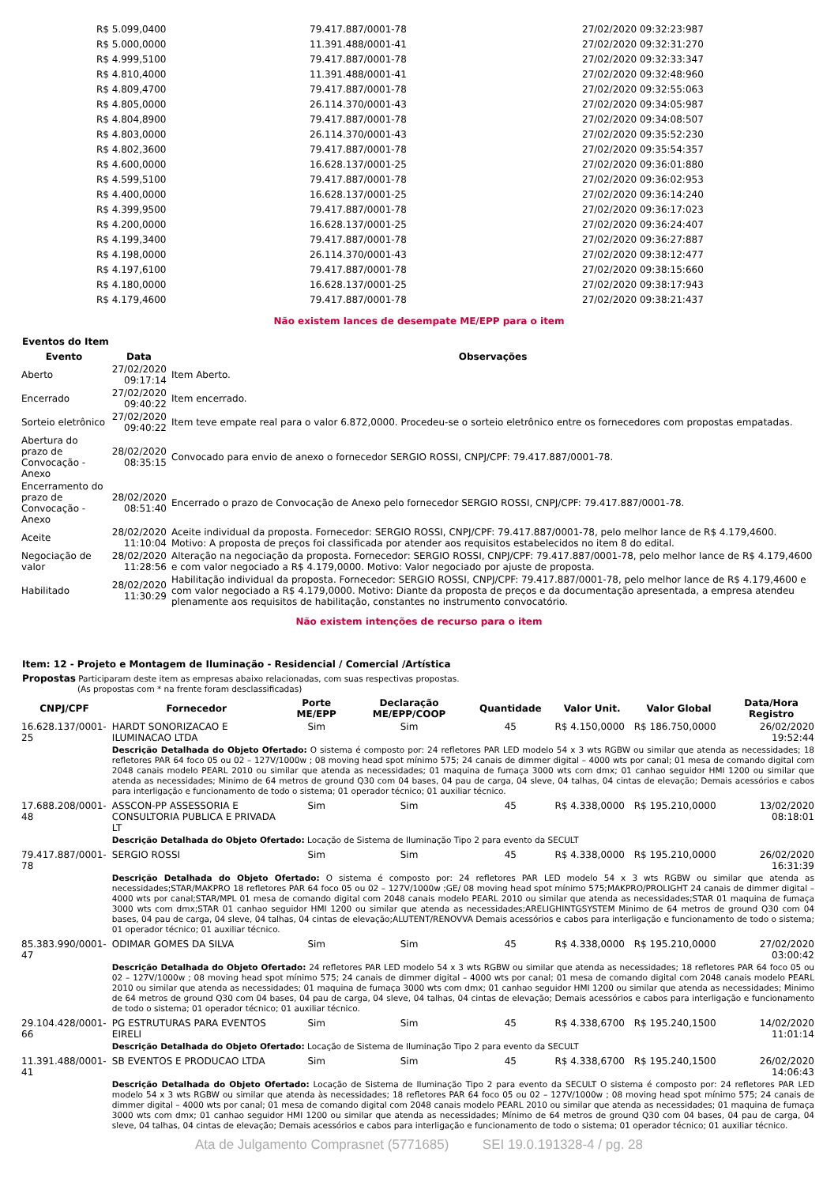| R$ 5.099,0400 | 79.417.887/0001-78 | 27/02/2020 09:32:23:987 |
| R$ 5.000,0000 | 11.391.488/0001-41 | 27/02/2020 09:32:31:270 |
| R$ 4.999,5100 | 79.417.887/0001-78 | 27/02/2020 09:32:33:347 |
| R$ 4.810,4000 | 11.391.488/0001-41 | 27/02/2020 09:32:48:960 |
| R$ 4.809,4700 | 79.417.887/0001-78 | 27/02/2020 09:32:55:063 |
| R$ 4.805,0000 | 26.114.370/0001-43 | 27/02/2020 09:34:05:987 |
| R$ 4.804,8900 | 79.417.887/0001-78 | 27/02/2020 09:34:08:507 |
| R$ 4.803,0000 | 26.114.370/0001-43 | 27/02/2020 09:35:52:230 |
| R$ 4.802,3600 | 79.417.887/0001-78 | 27/02/2020 09:35:54:357 |
| R$ 4.600,0000 | 16.628.137/0001-25 | 27/02/2020 09:36:01:880 |
| R$ 4.599,5100 | 79.417.887/0001-78 | 27/02/2020 09:36:02:953 |
| R$ 4.400,0000 | 16.628.137/0001-25 | 27/02/2020 09:36:14:240 |
| R$ 4.399,9500 | 79.417.887/0001-78 | 27/02/2020 09:36:17:023 |
| R$ 4.200,0000 | 16.628.137/0001-25 | 27/02/2020 09:36:24:407 |
| R$ 4.199,3400 | 79.417.887/0001-78 | 27/02/2020 09:36:27:887 |
| R$ 4.198,0000 | 26.114.370/0001-43 | 27/02/2020 09:38:12:477 |
| R$ 4.197,6100 | 79.417.887/0001-78 | 27/02/2020 09:38:15:660 |
| R$ 4.180,0000 | 16.628.137/0001-25 | 27/02/2020 09:38:17:943 |
| R$ 4.179,4600 | 79.417.887/0001-78 | 27/02/2020 09:38:21:437 |
Não existem lances de desempate ME/EPP para o item
Eventos do Item
| Evento | Data | Observações |
| --- | --- | --- |
| Aberto | 27/02/2020 09:17:14 | Item Aberto. |
| Encerrado | 27/02/2020 09:40:22 | Item encerrado. |
| Sorteio eletrônico | 27/02/2020 09:40:22 | Item teve empate real para o valor 6.872,0000. Procedeu-se o sorteio eletrônico entre os fornecedores com propostas empatadas. |
| Abertura do prazo de Convocação - Anexo | 28/02/2020 08:35:15 | Convocado para envio de anexo o fornecedor SERGIO ROSSI, CNPJ/CPF: 79.417.887/0001-78. |
| Encerramento do prazo de Convocação - Anexo | 28/02/2020 08:51:40 | Encerrado o prazo de Convocação de Anexo pelo fornecedor SERGIO ROSSI, CNPJ/CPF: 79.417.887/0001-78. |
| Aceite | 28/02/2020 11:10:04 | Aceite individual da proposta. Fornecedor: SERGIO ROSSI, CNPJ/CPF: 79.417.887/0001-78, pelo melhor lance de R$ 4.179,4600. Motivo: A proposta de preços foi classificada por atender aos requisitos estabelecidos no item 8 do edital. |
| Negociação de valor | 28/02/2020 11:28:56 | Alteração na negociação da proposta. Fornecedor: SERGIO ROSSI, CNPJ/CPF: 79.417.887/0001-78, pelo melhor lance de R$ 4.179,4600 e com valor negociado a R$ 4.179,0000. Motivo: Valor negociado por ajuste de proposta. |
| Habilitado | 28/02/2020 11:30:29 | Habilitação individual da proposta. Fornecedor: SERGIO ROSSI, CNPJ/CPF: 79.417.887/0001-78, pelo melhor lance de R$ 4.179,4600 e com valor negociado a R$ 4.179,0000. Motivo: Diante da proposta de preços e da documentação apresentada, a empresa atendeu plenamente aos requisitos de habilitação, constantes no instrumento convocatório. |
Não existem intenções de recurso para o item
Item: 12 - Projeto e Montagem de Iluminação - Residencial / Comercial /Artística
Propostas Participaram deste item as empresas abaixo relacionadas, com suas respectivas propostas.
(As propostas com * na frente foram desclassificadas)
| CNPJ/CPF | Fornecedor | Porte ME/EPP | Declaração ME/EPP/COOP | Quantidade | Valor Unit. | Valor Global | Data/Hora Registro |
| --- | --- | --- | --- | --- | --- | --- | --- |
| 16.628.137/0001-25 | HARDT SONORIZACAO E ILUMINACAO LTDA | Sim | Sim | 45 | R$ 4.150,0000 | R$ 186.750,0000 | 26/02/2020 19:52:44 |
| | Descrição Detalhada do Objeto Ofertado: O sistema é composto por: 24 refletores PAR LED modelo 54 x 3 wts RGBW ou similar que atenda as necessidades; 18 refletores PAR 64 foco 05 ou 02 – 127V/1000w ; 08 moving head spot mínimo 575; 24 canais de dimmer digital – 4000 wts por canal; 01 mesa de comando digital com 2048 canais modelo PEARL 2010 ou similar que atenda as necessidades; 01 maquina de fumaça 3000 wts com dmx; 01 canhao seguidor HMI 1200 ou similar que atenda as necessidades; Minimo de 64 metros de ground Q30 com 04 bases, 04 pau de carga, 04 sleve, 04 talhas, 04 cintas de elevação; Demais acessórios e cabos para interligação e funcionamento de todo o sistema; 01 operador técnico; 01 auxiliar técnico. | | | | | | |
| 17.688.208/0001-48 | ASSCON-PP ASSESSORIA E CONSULTORIA PUBLICA E PRIVADA LT | Sim | Sim | 45 | R$ 4.338,0000 | R$ 195.210,0000 | 13/02/2020 08:18:01 |
| | Descrição Detalhada do Objeto Ofertado: Locação de Sistema de Iluminação Tipo 2 para evento da SECULT | | | | | | |
| 79.417.887/0001-78 | SERGIO ROSSI | Sim | Sim | 45 | R$ 4.338,0000 | R$ 195.210,0000 | 26/02/2020 16:31:39 |
| | Descrição Detalhada do Objeto Ofertado: O sistema é composto por: 24 refletores PAR LED modelo 54 x 3 wts RGBW ou similar que atenda as necessidades;STAR/MAKPRO 18 refletores PAR 64 foco 05 ou 02 – 127V/1000w ;GE/ 08 moving head spot mínimo 575;MAKPRO/PROLIGHT 24 canais de dimmer digital – 4000 wts por canal;STAR/MPL 01 mesa de comando digital com 2048 canais modelo PEARL 2010 ou similar que atenda as necessidades;STAR 01 maquina de fumaça 3000 wts com dmx;STAR 01 canhao seguidor HMI 1200 ou similar que atenda as necessidades;ARELIGHINTGSYSTEM Minimo de 64 metros de ground Q30 com 04 bases, 04 pau de carga, 04 sleve, 04 talhas, 04 cintas de elevação;ALUTENT/RENOVVA Demais acessórios e cabos para interligação e funcionamento de todo o sistema; 01 operador técnico; 01 auxiliar técnico. | | | | | | |
| 85.383.990/0001-47 | ODIMAR GOMES DA SILVA | Sim | Sim | 45 | R$ 4.338,0000 | R$ 195.210,0000 | 27/02/2020 03:00:42 |
| | Descrição Detalhada do Objeto Ofertado: 24 refletores PAR LED modelo 54 x 3 wts RGBW ou similar que atenda as necessidades; 18 refletores PAR 64 foco 05 ou 02 – 127V/1000w ; 08 moving head spot mínimo 575; 24 canais de dimmer digital – 4000 wts por canal; 01 mesa de comando digital com 2048 canais modelo PEARL 2010 ou similar que atenda as necessidades; 01 maquina de fumaça 3000 wts com dmx; 01 canhao seguidor HMI 1200 ou similar que atenda as necessidades; Minimo de 64 metros de ground Q30 com 04 bases, 04 pau de carga, 04 sleve, 04 talhas, 04 cintas de elevação; Demais acessórios e cabos para interligação e funcionamento de todo o sistema; 01 operador técnico; 01 auxiliar técnico. | | | | | | |
| 29.104.428/0001-66 | PG ESTRUTURAS PARA EVENTOS EIRELI | Sim | Sim | 45 | R$ 4.338,6700 | R$ 195.240,1500 | 14/02/2020 11:01:14 |
| | Descrição Detalhada do Objeto Ofertado: Locação de Sistema de Iluminação Tipo 2 para evento da SECULT | | | | | | |
| 11.391.488/0001-41 | SB EVENTOS E PRODUCAO LTDA | Sim | Sim | 45 | R$ 4.338,6700 | R$ 195.240,1500 | 26/02/2020 14:06:43 |
| | Descrição Detalhada do Objeto Ofertado: Locação de Sistema de Iluminação Tipo 2 para evento da SECULT O sistema é composto por: 24 refletores PAR LED modelo 54 x 3 wts RGBW ou similar que atenda às necessidades; 18 refletores PAR 64 foco 05 ou 02 – 127V/1000w ; 08 moving head spot mínimo 575; 24 canais de dimmer digital – 4000 wts por canal; 01 mesa de comando digital com 2048 canais modelo PEARL 2010 ou similar que atenda as necessidades; 01 maquina de fumaça 3000 wts com dmx; 01 canhao seguidor HMI 1200 ou similar que atenda as necessidades; Mínimo de 64 metros de ground Q30 com 04 bases, 04 pau de carga, 04 sleve, 04 talhas, 04 cintas de elevação; Demais acessórios e cabos para interligação e funcionamento de todo o sistema; 01 operador técnico; 01 auxiliar técnico. | | | | | | |
Ata de Julgamento Comprasnet (5771685) SEI 19.0.191328-4 / pg. 28